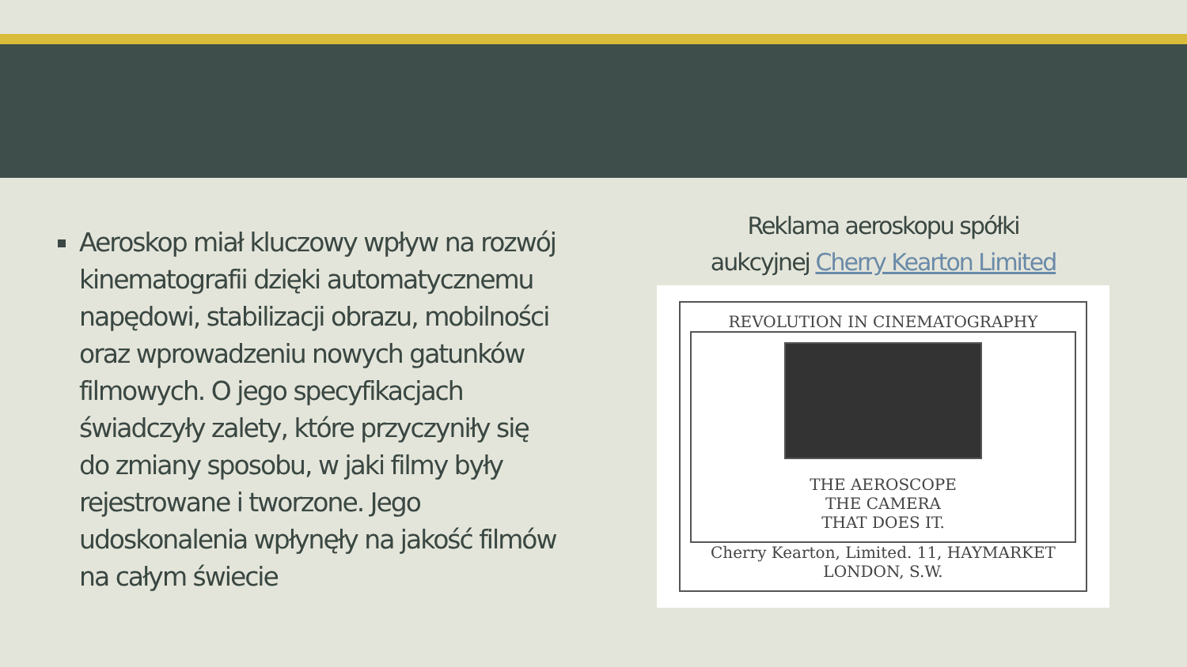Aeroskop miał kluczowy wpływ na rozwój kinematografii dzięki automatycznemu napędowi, stabilizacji obrazu, mobilności oraz wprowadzeniu nowych gatunków filmowych. O jego specyfikacjach świadczyły zalety, które przyczyniły się do zmiany sposobu, w jaki filmy były rejestrowane i tworzone. Jego udoskonalenia wpłynęły na jakość filmów na całym świecie
Reklama aeroskopu spółki
aukcyjnej Cherry Kearton Limited
REVOLUTION IN CINEMATOGRAPHY
THE AEROSCOPE
THE CAMERA
THAT DOES IT.
Cherry Kearton, Limited. 11, HAYMARKET LONDON, S.W.